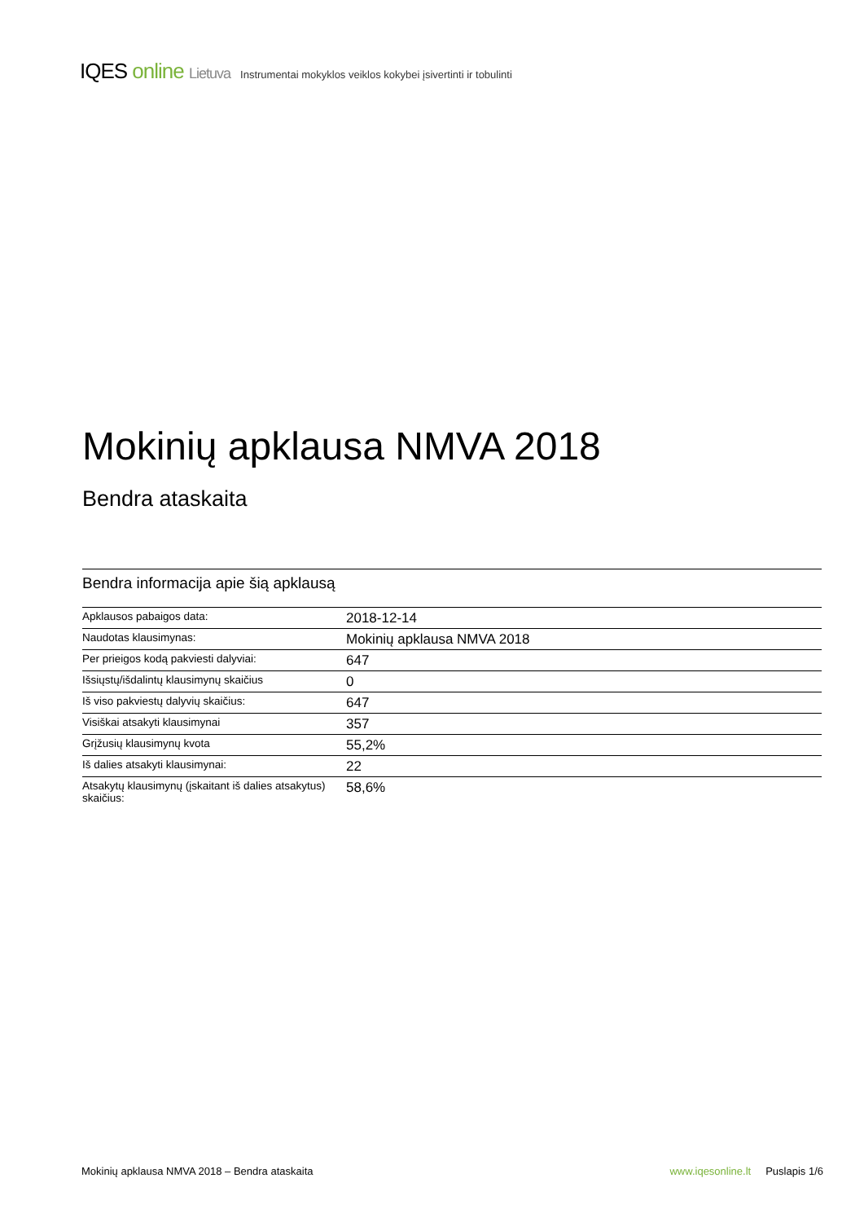IQES online Lietuva Instrumentai mokyklos veiklos kokybei įsivertinti ir tobulinti
Mokinių apklausa NMVA 2018
Bendra ataskaita
Bendra informacija apie šią apklausą
| Apklausos pabaigos data: | 2018-12-14 |
| Naudotas klausimynas: | Mokinių apklausa NMVA 2018 |
| Per prieigos kodą pakviesti dalyviai: | 647 |
| Išsiųstų/išdalintų klausimynų skaičius | 0 |
| Iš viso pakviestų dalyvių skaičius: | 647 |
| Visiškai atsakyti klausimynai | 357 |
| Grįžusių klausimynų kvota | 55,2% |
| Iš dalies atsakyti klausimynai: | 22 |
| Atsakytų klausimynų (įskaitant iš dalies atsakytus) skaičius: | 58,6% |
Mokinių apklausa NMVA 2018 – Bendra ataskaita www.iqesonline.lt Puslapis 1/6